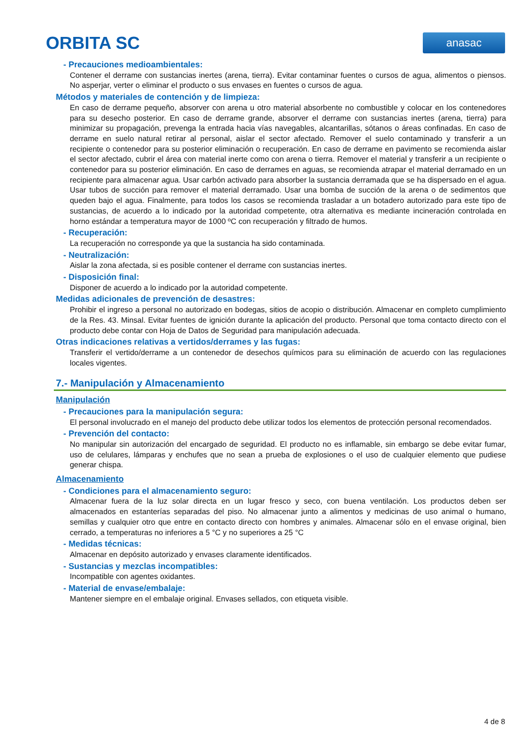ORBITA SC
anasac
- Precauciones medioambientales:
Contener el derrame con sustancias inertes (arena, tierra). Evitar contaminar fuentes o cursos de agua, alimentos o piensos. No asperjar, verter o eliminar el producto o sus envases en fuentes o cursos de agua.
Métodos y materiales de contención y de limpieza:
En caso de derrame pequeño, absorver con arena u otro material absorbente no combustible y colocar en los contenedores para su desecho posterior. En caso de derrame grande, absorver el derrame con sustancias inertes (arena, tierra) para minimizar su propagación, prevenga la entrada hacia vías navegables, alcantarillas, sótanos o áreas confinadas. En caso de derrame en suelo natural retirar al personal, aislar el sector afectado. Remover el suelo contaminado y transferir a un recipiente o contenedor para su posterior eliminación o recuperación. En caso de derrame en pavimento se recomienda aislar el sector afectado, cubrir el área con material inerte como con arena o tierra. Remover el material y transferir a un recipiente o contenedor para su posterior eliminación. En caso de derrames en aguas, se recomienda atrapar el material derramado en un recipiente para almacenar agua. Usar carbón activado para absorber la sustancia derramada que se ha dispersado en el agua. Usar tubos de succión para remover el material derramado. Usar una bomba de succión de la arena o de sedimentos que queden bajo el agua. Finalmente, para todos los casos se recomienda trasladar a un botadero autorizado para este tipo de sustancias, de acuerdo a lo indicado por la autoridad competente, otra alternativa es mediante incineración controlada en horno estándar a temperatura mayor de 1000 ºC con recuperación y filtrado de humos.
- Recuperación:
La recuperación no corresponde ya que la sustancia ha sido contaminada.
- Neutralización:
Aislar la zona afectada, si es posible contener el derrame con sustancias inertes.
- Disposición final:
Disponer de acuerdo a lo indicado por la autoridad competente.
Medidas adicionales de prevención de desastres:
Prohibir el ingreso a personal no autorizado en bodegas, sitios de acopio o distribución. Almacenar en completo cumplimiento de la Res. 43. Minsal. Evitar fuentes de ignición durante la aplicación del producto. Personal que toma contacto directo con el producto debe contar con Hoja de Datos de Seguridad para manipulación adecuada.
Otras indicaciones relativas a vertidos/derrames y las fugas:
Transferir el vertido/derrame a un contenedor de desechos químicos para su eliminación de acuerdo con las regulaciones locales vigentes.
7.- Manipulación y Almacenamiento
Manipulación
- Precauciones para la manipulación segura:
El personal involucrado en el manejo del producto debe utilizar todos los elementos de protección personal recomendados.
- Prevención del contacto:
No manipular sin autorización del encargado de seguridad. El producto no es inflamable, sin embargo se debe evitar fumar, uso de celulares, lámparas y enchufes que no sean a prueba de explosiones o el uso de cualquier elemento que pudiese generar chispa.
Almacenamiento
- Condiciones para el almacenamiento seguro:
Almacenar fuera de la luz solar directa en un lugar fresco y seco, con buena ventilación. Los productos deben ser almacenados en estanterías separadas del piso. No almacenar junto a alimentos y medicinas de uso animal o humano, semillas y cualquier otro que entre en contacto directo con hombres y animales. Almacenar sólo en el envase original, bien cerrado, a temperaturas no inferiores a 5 °C y no superiores a 25 °C
- Medidas técnicas:
Almacenar en depósito autorizado y envases claramente identificados.
- Sustancias y mezclas incompatibles:
Incompatible con agentes oxidantes.
- Material de envase/embalaje:
Mantener siempre en el embalaje original. Envases sellados, con etiqueta visible.
4 de 8